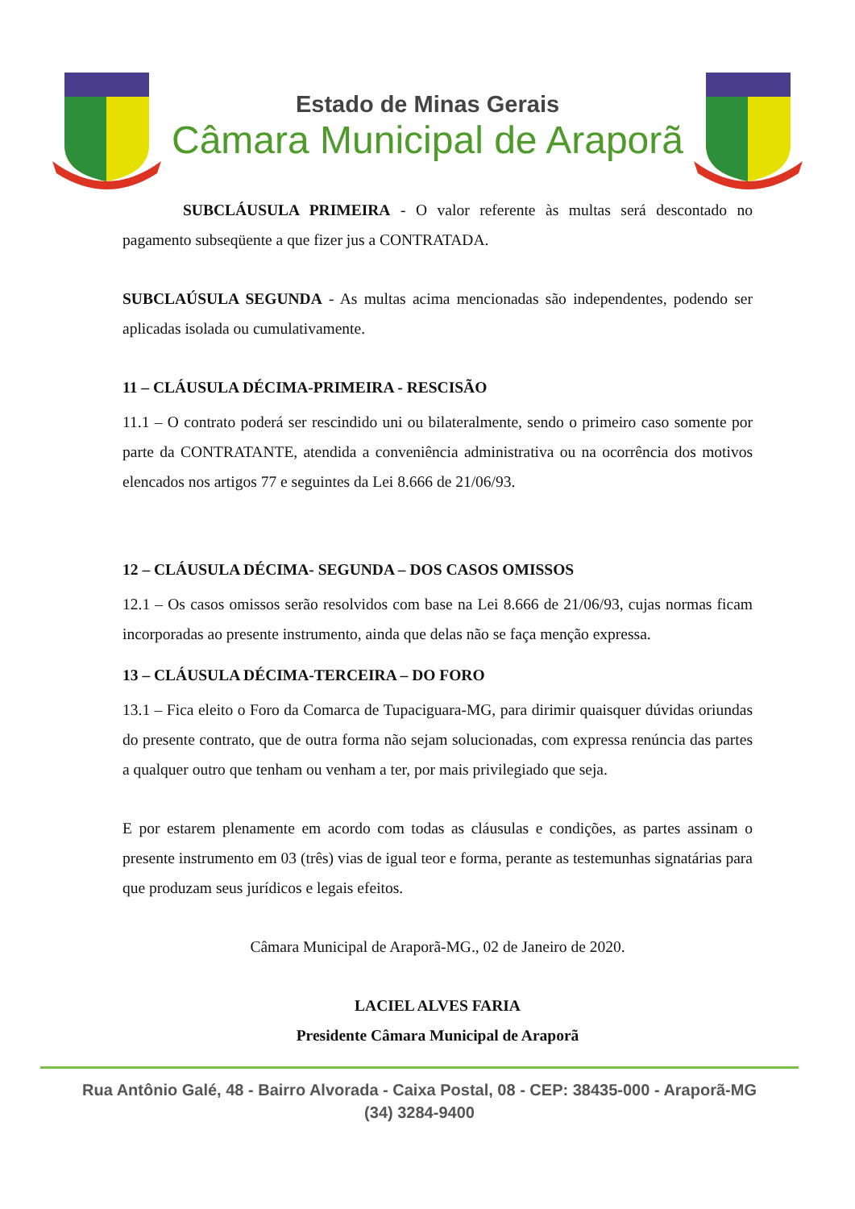Estado de Minas Gerais
Câmara Municipal de Araporã
SUBCLÁUSULA PRIMEIRA - O valor referente às multas será descontado no pagamento subseqüente a que fizer jus a CONTRATADA.
SUBCLAÚSULA SEGUNDA - As multas acima mencionadas são independentes, podendo ser aplicadas isolada ou cumulativamente.
11 – CLÁUSULA DÉCIMA-PRIMEIRA - RESCISÃO
11.1 – O contrato poderá ser rescindido uni ou bilateralmente, sendo o primeiro caso somente por parte da CONTRATANTE, atendida a conveniência administrativa ou na ocorrência dos motivos elencados nos artigos 77 e seguintes da Lei 8.666 de 21/06/93.
12 – CLÁUSULA DÉCIMA- SEGUNDA – DOS CASOS OMISSOS
12.1 – Os casos omissos serão resolvidos com base na Lei 8.666 de 21/06/93, cujas normas ficam incorporadas ao presente instrumento, ainda que delas não se faça menção expressa.
13 – CLÁUSULA DÉCIMA-TERCEIRA – DO FORO
13.1 – Fica eleito o Foro da Comarca de Tupaciguara-MG, para dirimir quaisquer dúvidas oriundas do presente contrato, que de outra forma não sejam solucionadas, com expressa renúncia das partes a qualquer outro que tenham ou venham a ter, por mais privilegiado que seja.
E por estarem plenamente em acordo com todas as cláusulas e condições, as partes assinam o presente instrumento em 03 (três) vias de igual teor e forma, perante as testemunhas signatárias para que produzam seus jurídicos e legais efeitos.
Câmara Municipal de Araporã-MG., 02 de Janeiro de 2020.
LACIEL ALVES FARIA
Presidente Câmara Municipal de Araporã
Rua Antônio Galé, 48 - Bairro Alvorada - Caixa Postal, 08 - CEP: 38435-000 - Araporã-MG
(34) 3284-9400